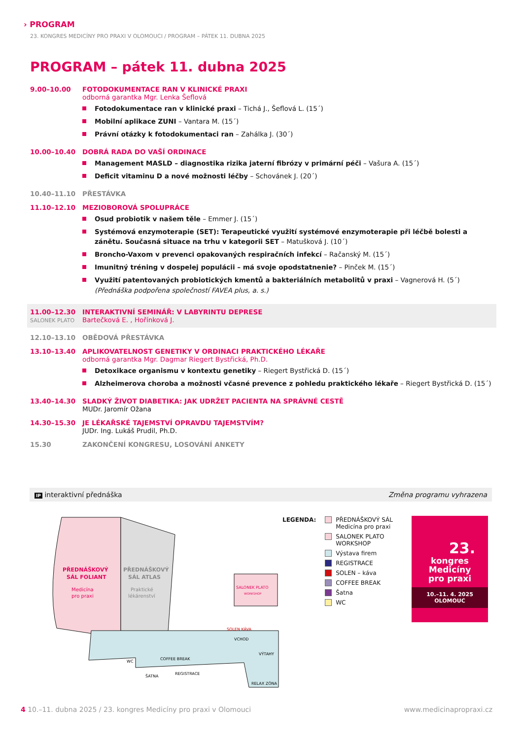› PROGRAM
23. KONGRES MEDICÍNY PRO PRAXI V OLOMOUCI / PROGRAM – PÁTEK 11. DUBNA 2025
PROGRAM – pátek 11. dubna 2025
9.00–10.00 FOTODOKUMENTACE RAN V KLINICKÉ PRAXI
odborná garantka Mgr. Lenka Šeflová
Fotodokumentace ran v klinické praxi – Tichá J., Šeflová L. (15´)
Mobilní aplikace ZUNI – Vantara M. (15´)
Právní otázky k fotodokumentaci ran – Zahálka J. (30´)
10.00–10.40 DOBRÁ RADA DO VAŠÍ ORDINACE
Management MASLD – diagnostika rizika jaterní fibrózy v primární péči – Vašura A. (15´)
Deficit vitaminu D a nové možnosti léčby – Schovánek J. (20´)
10.40–11.10 PŘESTÁVKA
11.10–12.10 MEZIOBOROVÁ SPOLUPRÁCE
Osud probiotik v našem těle – Emmer J. (15´)
Systémová enzymoterapie (SET): Terapeutické využití systémové enzymoterapie při léčbě bolesti a zánětu. Současná situace na trhu v kategorii SET – Matušková J. (10´)
Broncho-Vaxom v prevenci opakovaných respiračních infekcí – Račanský M. (15´)
Imunitný tréning v dospelej populácii – má svoje opodstatnenie? – Pinček M. (15´)
Využití patentovaných probiotických kmentů a bakteriálních metabolitů v praxi – Vagnerová H. (5´)
(Přednáška podpořena společností FAVEA plus, a. s.)
11.00–12.30
SALONEK PLATO
INTERAKTIVNÍ SEMINÁŘ: V LABYRINTU DEPRESE
Bartečková E. , Hořínková J.
12.10–13.10 OBĚDOVÁ PŘESTÁVKA
13.10–13.40 APLIKOVATELNOST GENETIKY V ORDINACI PRAKTICKÉHO LÉKAŘE
odborná garantka Mgr. Dagmar Riegert Bystřická, Ph.D.
Detoxikace organismu v kontextu genetiky – Riegert Bystřická D. (15´)
Alzheimerova choroba a možnosti včasné prevence z pohledu praktického lékaře – Riegert Bystřická D. (15´)
13.40–14.30 SLADKÝ ŽIVOT DIABETIKA: JAK UDRŽET PACIENTA NA SPRÁVNÉ CESTĚ
MUDr. Jaromír Ožana
14.30–15.30 JE LÉKAŘSKÉ TAJEMSTVÍ OPRAVDU TAJEMSTVÍM?
JUDr. Ing. Lukáš Prudil, Ph.D.
15.30 ZAKONČENÍ KONGRESU, LOSOVÁNÍ ANKETY
IP interaktivní přednáška Změna programu vyhrazena
PŘEDNÁŠKOVÝ
SÁL FOLIANT
Medicína
pro praxi
PŘEDNÁŠKOVÝ
SÁL ATLAS
Praktické
lékárenství
SALONEK PLATO
WORKSHOP
SOLEN KÁVA
COFFEE BREAK
REGISTRACE
ŠATNA
WC
VCHOD
VÝTAHY
RELAX ZÓNA
LEGENDA: PŘEDNÁŠKOVÝ SÁL
Medicína pro praxi
SALONEK PLATO
WORKSHOP
Výstava firem
REGISTRACE
SOLEN – káva
COFFEE BREAK
Šatna
WC
23.
kongres
Medicíny
pro praxi
10.–11. 4. 2025
OLOMOUC
4 10.–11. dubna 2025 / 23. kongres Medicíny pro praxi v Olomouci www.medicinapropraxi.cz